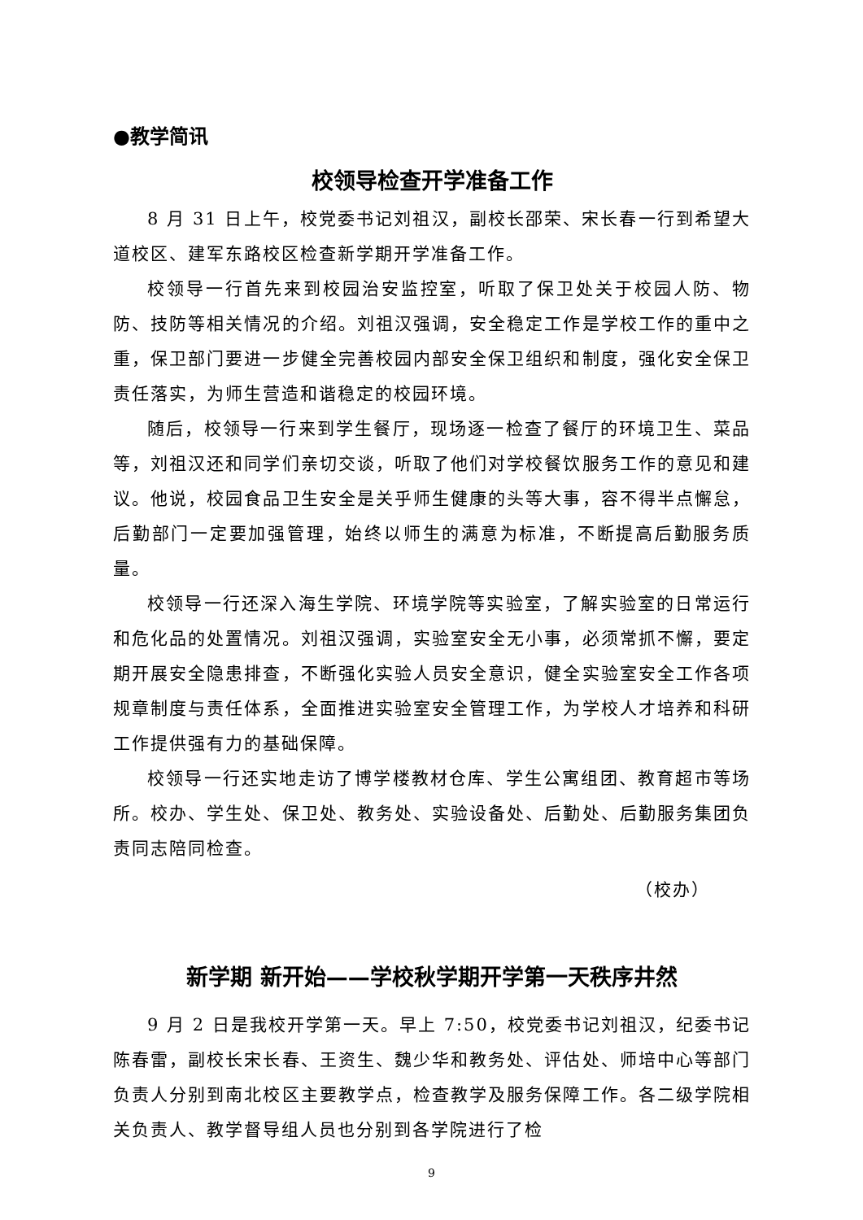●教学简讯
校领导检查开学准备工作
8 月 31 日上午，校党委书记刘祖汉，副校长邵荣、宋长春一行到希望大道校区、建军东路校区检查新学期开学准备工作。
校领导一行首先来到校园治安监控室，听取了保卫处关于校园人防、物防、技防等相关情况的介绍。刘祖汉强调，安全稳定工作是学校工作的重中之重，保卫部门要进一步健全完善校园内部安全保卫组织和制度，强化安全保卫责任落实，为师生营造和谐稳定的校园环境。
随后，校领导一行来到学生餐厅，现场逐一检查了餐厅的环境卫生、菜品等，刘祖汉还和同学们亲切交谈，听取了他们对学校餐饮服务工作的意见和建议。他说，校园食品卫生安全是关乎师生健康的头等大事，容不得半点懈怠，后勤部门一定要加强管理，始终以师生的满意为标准，不断提高后勤服务质量。
校领导一行还深入海生学院、环境学院等实验室，了解实验室的日常运行和危化品的处置情况。刘祖汉强调，实验室安全无小事，必须常抓不懈，要定期开展安全隐患排查，不断强化实验人员安全意识，健全实验室安全工作各项规章制度与责任体系，全面推进实验室安全管理工作，为学校人才培养和科研工作提供强有力的基础保障。
校领导一行还实地走访了博学楼教材仓库、学生公寓组团、教育超市等场所。校办、学生处、保卫处、教务处、实验设备处、后勤处、后勤服务集团负责同志陪同检查。
（校办）
新学期 新开始——学校秋学期开学第一天秩序井然
9 月 2 日是我校开学第一天。早上 7:50，校党委书记刘祖汉，纪委书记陈春雷，副校长宋长春、王资生、魏少华和教务处、评估处、师培中心等部门负责人分别到南北校区主要教学点，检查教学及服务保障工作。各二级学院相关负责人、教学督导组人员也分别到各学院进行了检
9